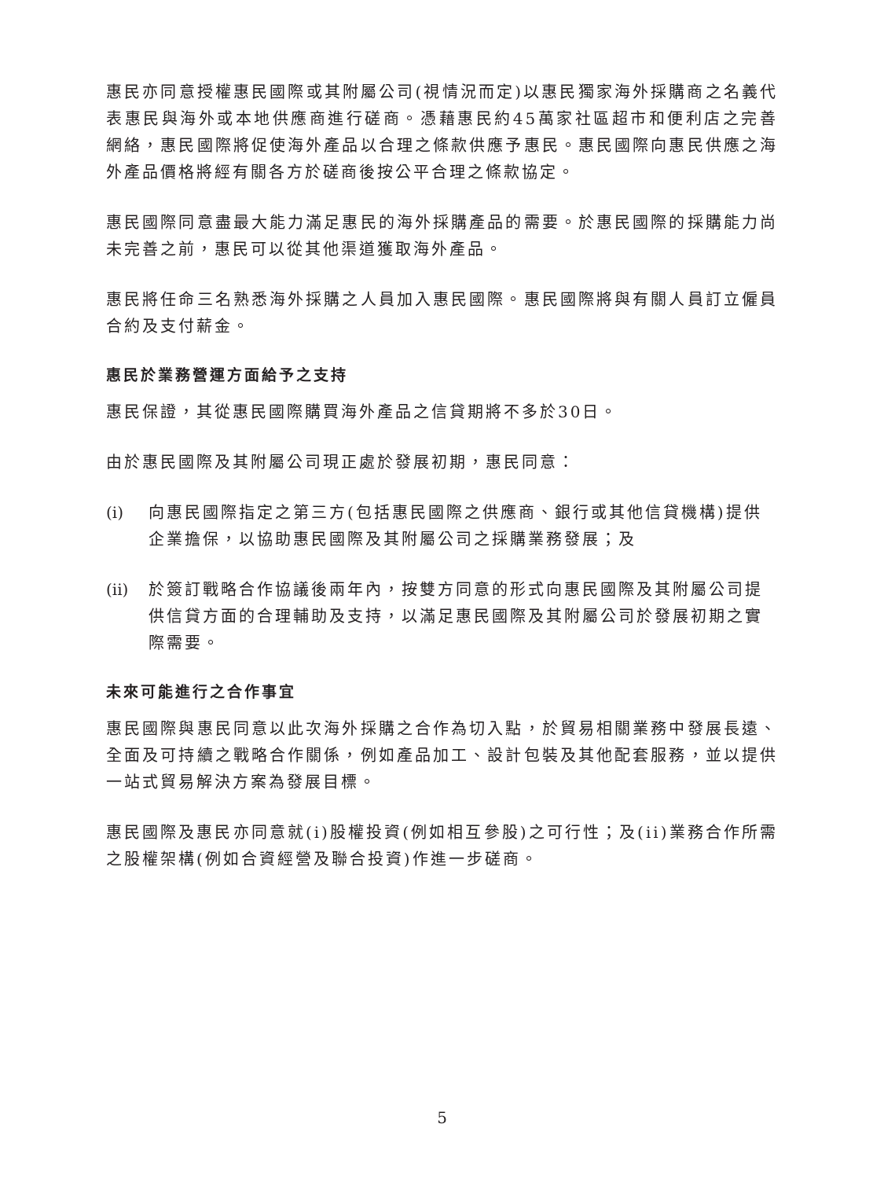惠民亦同意授權惠民國際或其附屬公司(視情況而定)以惠民獨家海外採購商之名義代表惠民與海外或本地供應商進行磋商。憑藉惠民約45萬家社區超市和便利店之完善網絡，惠民國際將促使海外產品以合理之條款供應予惠民。惠民國際向惠民供應之海外產品價格將經有關各方於磋商後按公平合理之條款協定。
惠民國際同意盡最大能力滿足惠民的海外採購產品的需要。於惠民國際的採購能力尚未完善之前，惠民可以從其他渠道獲取海外產品。
惠民將任命三名熟悉海外採購之人員加入惠民國際。惠民國際將與有關人員訂立僱員合約及支付薪金。
惠民於業務營運方面給予之支持
惠民保證，其從惠民國際購買海外產品之信貸期將不多於30日。
由於惠民國際及其附屬公司現正處於發展初期，惠民同意：
(i) 向惠民國際指定之第三方(包括惠民國際之供應商、銀行或其他信貸機構)提供企業擔保，以協助惠民國際及其附屬公司之採購業務發展；及
(ii) 於簽訂戰略合作協議後兩年內，按雙方同意的形式向惠民國際及其附屬公司提供信貸方面的合理輔助及支持，以滿足惠民國際及其附屬公司於發展初期之實際需要。
未來可能進行之合作事宜
惠民國際與惠民同意以此次海外採購之合作為切入點，於貿易相關業務中發展長遠、全面及可持續之戰略合作關係，例如產品加工、設計包裝及其他配套服務，並以提供一站式貿易解決方案為發展目標。
惠民國際及惠民亦同意就(i)股權投資(例如相互參股)之可行性；及(ii)業務合作所需之股權架構(例如合資經營及聯合投資)作進一步磋商。
5